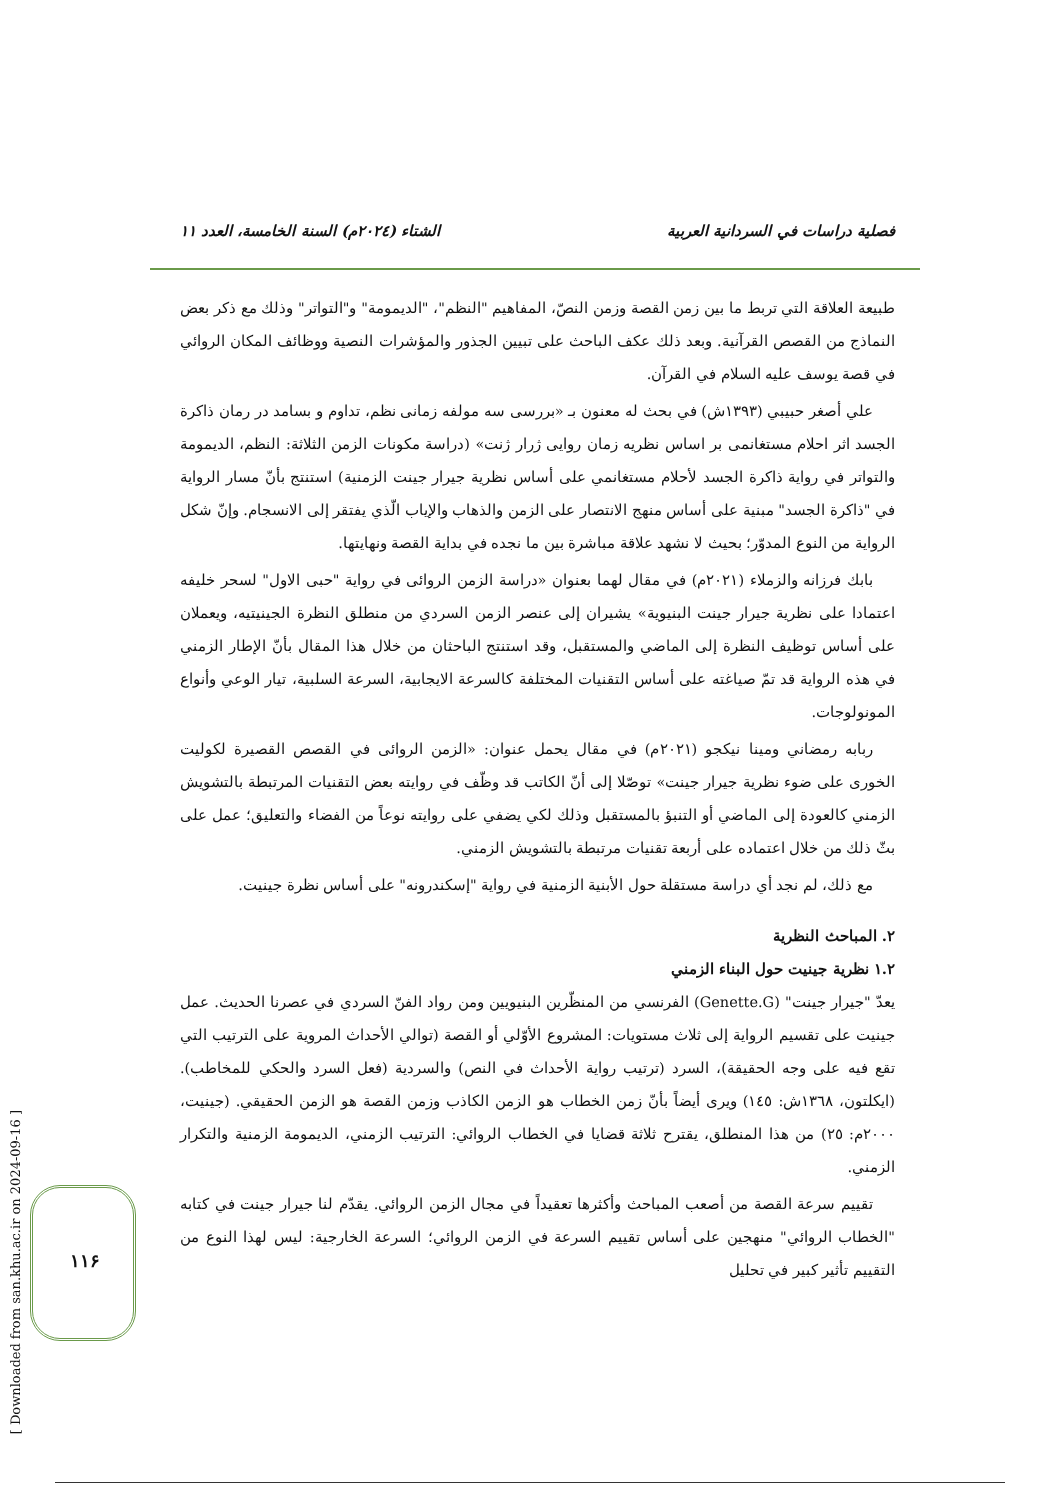فصلية دراسات في السردانية العربية الشتاء (٢٠٢٤م) السنة الخامسة، العدد ١١
طبيعة العلاقة التي تربط ما بين زمن القصة وزمن النصّ، المفاهيم "النظم"، "الديمومة" و"التواتر" وذلك مع ذكر بعض النماذج من القصص القرآنية. وبعد ذلك عكف الباحث على تبيين الجذور والمؤشرات النصية ووظائف المكان الروائي في قصة يوسف عليه السلام في القرآن.
علي أصغر حبيبي (١٣٩٣ش) في بحث له معنون بـ «بررسی سه مولفه زمانی نظم، تداوم و بسامد در رمان ذاكرة الجسد اثر احلام مستغانمی بر اساس نظريه زمان روايی ژرار ژنت» (دراسة مكونات الزمن الثلاثة: النظم، الديمومة والتواتر في رواية ذاكرة الجسد لأحلام مستغانمي على أساس نظرية جيرار جينت الزمنية) استنتج بأنّ مسار الرواية في "ذاكرة الجسد" مبنية على أساس منهج الانتصار على الزمن والذهاب والإياب الّذي يفتقر إلى الانسجام. وإنّ شكل الرواية من النوع المدوّر؛ بحيث لا نشهد علاقة مباشرة بين ما نجده في بداية القصة ونهايتها.
بابك فرزانه والزملاء (٢٠٢١م) في مقال لهما بعنوان «دراسة الزمن الروائی في رواية "حبی الاول" لسحر خليفه اعتمادا على نظرية جيرار جينت البنيوية» يشيران إلى عنصر الزمن السردي من منطلق النظرة الجينيتيه، ويعملان على أساس توظيف النظرة إلى الماضي والمستقبل، وقد استنتج الباحثان من خلال هذا المقال بأنّ الإطار الزمني في هذه الرواية قد تمّ صياغته على أساس التقنيات المختلفة كالسرعة الايجابية، السرعة السلبية، تيار الوعي وأنواع المونولوجات.
ربابه رمضاني ومينا نيكجو (٢٠٢١م) في مقال يحمل عنوان: «الزمن الروائی في القصص القصيرة لكوليت الخورى على ضوء نظرية جيرار جينت» توصّلا إلى أنّ الكاتب قد وظّف في روايته بعض التقنيات المرتبطة بالتشويش الزمني كالعودة إلى الماضي أو التنبؤ بالمستقبل وذلك لكي يضفي على روايته نوعاً من الفضاء والتعليق؛ عمل على بثّ ذلك من خلال اعتماده على أربعة تقنيات مرتبطة بالتشويش الزمني.
مع ذلك، لم نجد أي دراسة مستقلة حول الأبنية الزمنية في رواية "إسكندرونه" على أساس نظرة جينيت.
٢. المباحث النظرية
١.٢ نظرية جينيت حول البناء الزمني
يعدّ "جيرار جينت" (Genette.G) الفرنسي من المنظّرين البنيويين ومن رواد الفنّ السردي في عصرنا الحديث. عمل جينيت على تقسيم الرواية إلى ثلاث مستويات: المشروع الأوّلي أو القصة (توالي الأحداث المروية على الترتيب التي تقع فيه على وجه الحقيقة)، السرد (ترتيب رواية الأحداث في النص) والسردية (فعل السرد والحكي للمخاطب). (ايكلتون، ١٣٦٨ش: ١٤٥) ويرى أيضاً بأنّ زمن الخطاب هو الزمن الكاذب وزمن القصة هو الزمن الحقيقي. (جينيت، ٢٠٠٠م: ٢٥) من هذا المنطلق، يقترح ثلاثة قضايا في الخطاب الروائي: الترتيب الزمني، الديمومة الزمنية والتكرار الزمني.
تقييم سرعة القصة من أصعب المباحث وأكثرها تعقيداً في مجال الزمن الروائي. يقدّم لنا جيرار جينت في كتابه "الخطاب الروائي" منهجين على أساس تقييم السرعة في الزمن الروائي؛ السرعة الخارجية: ليس لهذا النوع من التقييم تأثير كبير في تحليل
[ Downloaded from san.khu.ac.ir on 2024-09-16 ]
١١۶